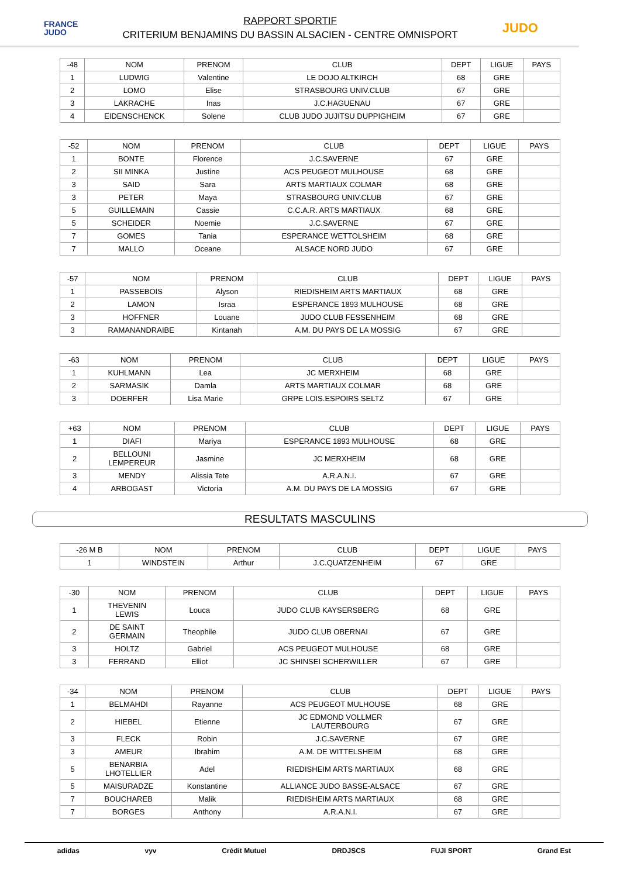FRANCE
JUDO
RAPPORT SPORTIF
CRITERIUM BENJAMINS DU BASSIN ALSACIEN - CENTRE OMNISPORT
JUDO
| -48 | NOM | PRENOM | CLUB | DEPT | LIGUE | PAYS |
| --- | --- | --- | --- | --- | --- | --- |
| 1 | LUDWIG | Valentine | LE DOJO ALTKIRCH | 68 | GRE | |
| 2 | LOMO | Elise | STRASBOURG UNIV.CLUB | 67 | GRE | |
| 3 | LAKRACHE | Inas | J.C.HAGUENAU | 67 | GRE | |
| 4 | EIDENSCHENCK | Solene | CLUB JUDO JUJITSU DUPPIGHEIM | 67 | GRE | |
| -52 | NOM | PRENOM | CLUB | DEPT | LIGUE | PAYS |
| --- | --- | --- | --- | --- | --- | --- |
| 1 | BONTE | Florence | J.C.SAVERNE | 67 | GRE | |
| 2 | SII MINKA | Justine | ACS PEUGEOT MULHOUSE | 68 | GRE | |
| 3 | SAID | Sara | ARTS MARTIAUX COLMAR | 68 | GRE | |
| 3 | PETER | Maya | STRASBOURG UNIV.CLUB | 67 | GRE | |
| 5 | GUILLEMAIN | Cassie | C.C.A.R. ARTS MARTIAUX | 68 | GRE | |
| 5 | SCHEIDER | Noemie | J.C.SAVERNE | 67 | GRE | |
| 7 | GOMES | Tania | ESPERANCE WETTOLSHEIM | 68 | GRE | |
| 7 | MALLO | Oceane | ALSACE NORD JUDO | 67 | GRE | |
| -57 | NOM | PRENOM | CLUB | DEPT | LIGUE | PAYS |
| --- | --- | --- | --- | --- | --- | --- |
| 1 | PASSEBOIS | Alyson | RIEDISHEIM ARTS MARTIAUX | 68 | GRE | |
| 2 | LAMON | Israa | ESPERANCE 1893 MULHOUSE | 68 | GRE | |
| 3 | HOFFNER | Louane | JUDO CLUB FESSENHEIM | 68 | GRE | |
| 3 | RAMANANDRAIBE | Kintanah | A.M. DU PAYS DE LA MOSSIG | 67 | GRE | |
| -63 | NOM | PRENOM | CLUB | DEPT | LIGUE | PAYS |
| --- | --- | --- | --- | --- | --- | --- |
| 1 | KUHLMANN | Lea | JC MERXHEIM | 68 | GRE | |
| 2 | SARMASIK | Damla | ARTS MARTIAUX COLMAR | 68 | GRE | |
| 3 | DOERFER | Lisa Marie | GRPE LOIS.ESPOIRS SELTZ | 67 | GRE | |
| +63 | NOM | PRENOM | CLUB | DEPT | LIGUE | PAYS |
| --- | --- | --- | --- | --- | --- | --- |
| 1 | DIAFI | Mariya | ESPERANCE 1893 MULHOUSE | 68 | GRE | |
| 2 | BELLOUNI LEMPEREUR | Jasmine | JC MERXHEIM | 68 | GRE | |
| 3 | MENDY | Alissia Tete | A.R.A.N.I. | 67 | GRE | |
| 4 | ARBOGAST | Victoria | A.M. DU PAYS DE LA MOSSIG | 67 | GRE | |
RESULTATS MASCULINS
| -26 M B | NOM | PRENOM | CLUB | DEPT | LIGUE | PAYS |
| --- | --- | --- | --- | --- | --- | --- |
| 1 | WINDSTEIN | Arthur | J.C.QUATZENHEIM | 67 | GRE | |
| -30 | NOM | PRENOM | CLUB | DEPT | LIGUE | PAYS |
| --- | --- | --- | --- | --- | --- | --- |
| 1 | THEVENIN LEWIS | Louca | JUDO CLUB KAYSERSBERG | 68 | GRE | |
| 2 | DE SAINT GERMAIN | Theophile | JUDO CLUB OBERNAI | 67 | GRE | |
| 3 | HOLTZ | Gabriel | ACS PEUGEOT MULHOUSE | 68 | GRE | |
| 3 | FERRAND | Elliot | JC SHINSEI SCHERWILLER | 67 | GRE | |
| -34 | NOM | PRENOM | CLUB | DEPT | LIGUE | PAYS |
| --- | --- | --- | --- | --- | --- | --- |
| 1 | BELMAHDI | Rayanne | ACS PEUGEOT MULHOUSE | 68 | GRE | |
| 2 | HIEBEL | Etienne | JC EDMOND VOLLMER LAUTERBOURG | 67 | GRE | |
| 3 | FLECK | Robin | J.C.SAVERNE | 67 | GRE | |
| 3 | AMEUR | Ibrahim | A.M. DE WITTELSHEIM | 68 | GRE | |
| 5 | BENARBIA LHOTELLIER | Adel | RIEDISHEIM ARTS MARTIAUX | 68 | GRE | |
| 5 | MAISURADZE | Konstantine | ALLIANCE JUDO BASSE-ALSACE | 67 | GRE | |
| 7 | BOUCHAREB | Malik | RIEDISHEIM ARTS MARTIAUX | 68 | GRE | |
| 7 | BORGES | Anthony | A.R.A.N.I. | 67 | GRE | |
adidas vyv Crédit Mutuel DRDJSCS FUJI SPORT Grand Est